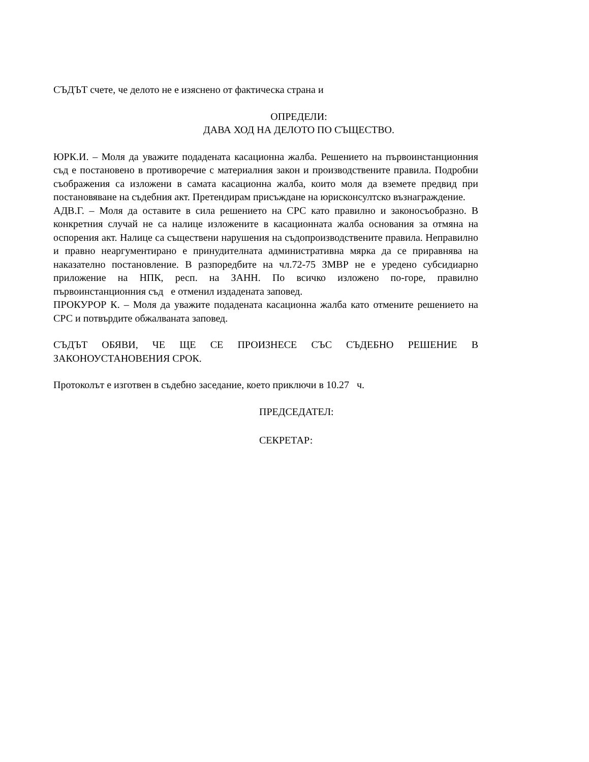СЪДЪТ счете, че делото не е изяснено от фактическа страна и
ОПРЕДЕЛИ:
ДАВА ХОД НА ДЕЛОТО ПО СЪЩЕСТВО.
ЮРК.И. – Моля да уважите подадената касационна жалба. Решението на първоинстанционния съд е постановено в противоречие с материалния закон и производствените правила. Подробни съображения са изложени в самата касационна жалба, които моля да вземете предвид при постановяване на съдебния акт. Претендирам присъждане на юрисконсултско възнаграждение.
АДВ.Г. – Моля да оставите в сила решението на СРС като правилно и законосъобразно. В конкретния случай не са налице изложените в касационната жалба основания за отмяна на оспорения акт. Налице са съществени нарушения на съдопроизводствените правила. Неправилно и правно неаргументирано е принудителната административна мярка да се приравнява на наказателно постановление. В разпоредбите на чл.72-75 ЗМВР не е уредено субсидиарно приложение на НПК, респ. на ЗАНН. По всичко изложено по-горе, правилно първоинстанционния съд е отменил издадената заповед.
ПРОКУРОР К. – Моля да уважите подадената касационна жалба като отмените решението на СРС и потвърдите обжалваната заповед.
СЪДЪТ ОБЯВИ, ЧЕ ЩЕ СЕ ПРОИЗНЕСЕ СЪС СЪДЕБНО РЕШЕНИЕ В ЗАКОНОУСТАНОВЕНИЯ СРОК.
Протоколът е изготвен в съдебно заседание, което приключи в 10.27 ч.
ПРЕДСЕДАТЕЛ:
СЕКРЕТАР: